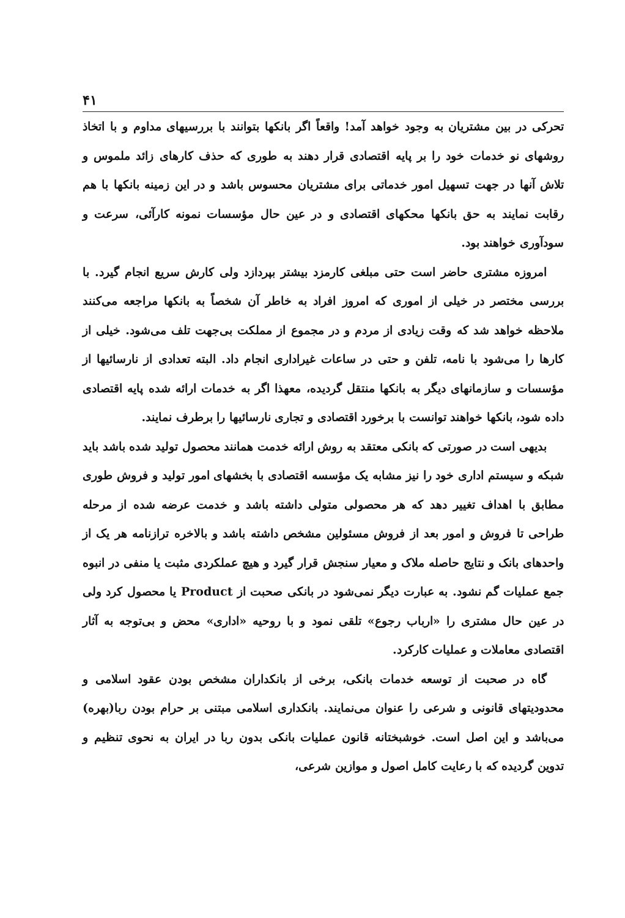۴۱
تحرکی در بین مشتریان به وجود خواهد آمد! واقعاً اگر بانکها بتوانند با بررسیهای مداوم و با اتخاذ روشهای نو خدمات خود را بر پایه اقتصادی قرار دهند به طوری که حذف کارهای زائد ملموس و تلاش آنها در جهت تسهیل امور خدماتی برای مشتریان محسوس باشد و در این زمینه بانکها با هم رقابت نمایند به حق بانکها محکهای اقتصادی و در عین حال مؤسسات نمونه کارآئی، سرعت و سودآوری خواهند بود.
امروزه مشتری حاضر است حتی مبلغی کارمزد بیشتر بپردازد ولی کارش سریع انجام گیرد. با بررسی مختصر در خیلی از اموری که امروز افراد به خاطر آن شخصاً به بانکها مراجعه می‌کنند ملاحظه خواهد شد که وقت زیادی از مردم و در مجموع از مملکت بی‌جهت تلف می‌شود. خیلی از کارها را می‌شود با نامه، تلفن و حتی در ساعات غیراداری انجام داد. البته تعدادی از نارسائیها از مؤسسات و سازمانهای دیگر به بانکها منتقل گردیده، معهذا اگر به خدمات ارائه شده پایه اقتصادی داده شود، بانکها خواهند توانست با برخورد اقتصادی و تجاری نارسائیها را برطرف نمایند.
بدیهی است در صورتی که بانکی معتقد به روش ارائه خدمت همانند محصول تولید شده باشد باید شبکه و سیستم اداری خود را نیز مشابه یک مؤسسه اقتصادی با بخشهای امور تولید و فروش طوری مطابق با اهداف تغییر دهد که هر محصولی متولی داشته باشد و خدمت عرضه شده از مرحله طراحی تا فروش و امور بعد از فروش مسئولین مشخص داشته باشد و بالاخره ترازنامه هر یک از واحدهای بانک و نتایج حاصله ملاک و معیار سنجش قرار گیرد و هیچ عملکردی مثبت یا منفی در انبوه جمع عملیات گم نشود. به عبارت دیگر نمی‌شود در بانکی صحبت از Product یا محصول کرد ولی در عین حال مشتری را «ارباب رجوع» تلقی نمود و با روحیه «اداری» محض و بی‌توجه به آثار اقتصادی معاملات و عملیات کارکرد.
گاه در صحبت از توسعه خدمات بانکی، برخی از بانکداران مشخص بودن عقود اسلامی و محدودیتهای قانونی و شرعی را عنوان می‌نمایند. بانکداری اسلامی مبتنی بر حرام بودن ربا(بهره) می‌باشد و این اصل است. خوشبختانه قانون عملیات بانکی بدون ربا در ایران به نحوی تنظیم و تدوین گردیده که با رعایت کامل اصول و موازین شرعی،